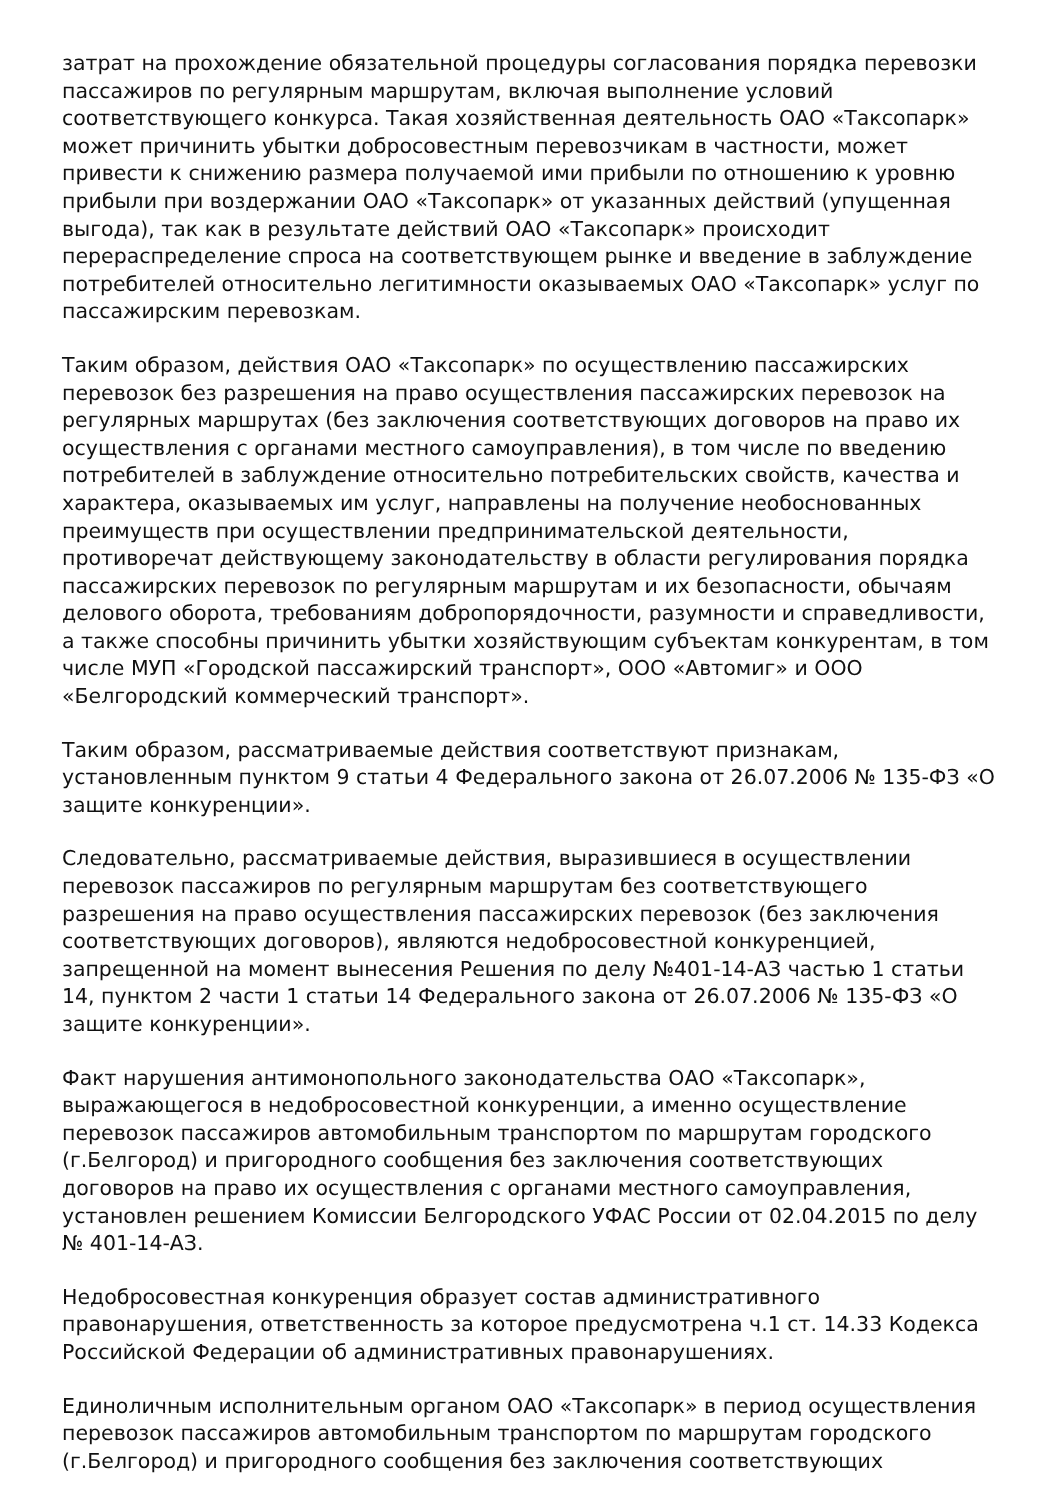затрат на прохождение обязательной процедуры согласования порядка перевозки пассажиров по регулярным маршрутам, включая выполнение условий соответствующего конкурса. Такая хозяйственная деятельность ОАО «Таксопарк» может причинить убытки добросовестным перевозчикам в частности, может привести к снижению размера получаемой ими прибыли по отношению к уровню прибыли при воздержании ОАО «Таксопарк» от указанных действий (упущенная выгода), так как в результате действий ОАО «Таксопарк» происходит перераспределение спроса на соответствующем рынке и введение в заблуждение потребителей относительно легитимности оказываемых ОАО «Таксопарк» услуг по пассажирским перевозкам.
Таким образом, действия ОАО «Таксопарк» по осуществлению пассажирских перевозок без разрешения на право осуществления пассажирских перевозок на регулярных маршрутах (без заключения соответствующих договоров на право их осуществления с органами местного самоуправления), в том числе по введению потребителей в заблуждение относительно потребительских свойств, качества и характера, оказываемых им услуг, направлены на получение необоснованных преимуществ при осуществлении предпринимательской деятельности, противоречат действующему законодательству в области регулирования порядка пассажирских перевозок по регулярным маршрутам и их безопасности, обычаям делового оборота, требованиям добропорядочности, разумности и справедливости, а также способны причинить убытки хозяйствующим субъектам конкурентам, в том числе МУП «Городской пассажирский транспорт», ООО «Автомиг» и ООО «Белгородский коммерческий транспорт».
Таким образом, рассматриваемые действия соответствуют признакам, установленным пунктом 9 статьи 4 Федерального закона от 26.07.2006 № 135-ФЗ «О защите конкуренции».
Следовательно, рассматриваемые действия, выразившиеся в осуществлении перевозок пассажиров по регулярным маршрутам без соответствующего разрешения на право осуществления пассажирских перевозок (без заключения соответствующих договоров), являются недобросовестной конкуренцией, запрещенной на момент вынесения Решения по делу №401-14-АЗ частью 1 статьи 14, пунктом 2 части 1 статьи 14 Федерального закона от 26.07.2006 № 135-ФЗ «О защите конкуренции».
Факт нарушения антимонопольного законодательства ОАО «Таксопарк», выражающегося в недобросовестной конкуренции, а именно осуществление перевозок пассажиров автомобильным транспортом по маршрутам городского (г.Белгород) и пригородного сообщения без заключения соответствующих договоров на право их осуществления с органами местного самоуправления, установлен решением Комиссии Белгородского УФАС России от 02.04.2015 по делу № 401-14-АЗ.
Недобросовестная конкуренция образует состав административного правонарушения, ответственность за которое предусмотрена ч.1 ст. 14.33 Кодекса Российской Федерации об административных правонарушениях.
Единоличным исполнительным органом ОАО «Таксопарк» в период осуществления перевозок пассажиров автомобильным транспортом по маршрутам городского (г.Белгород) и пригородного сообщения без заключения соответствующих